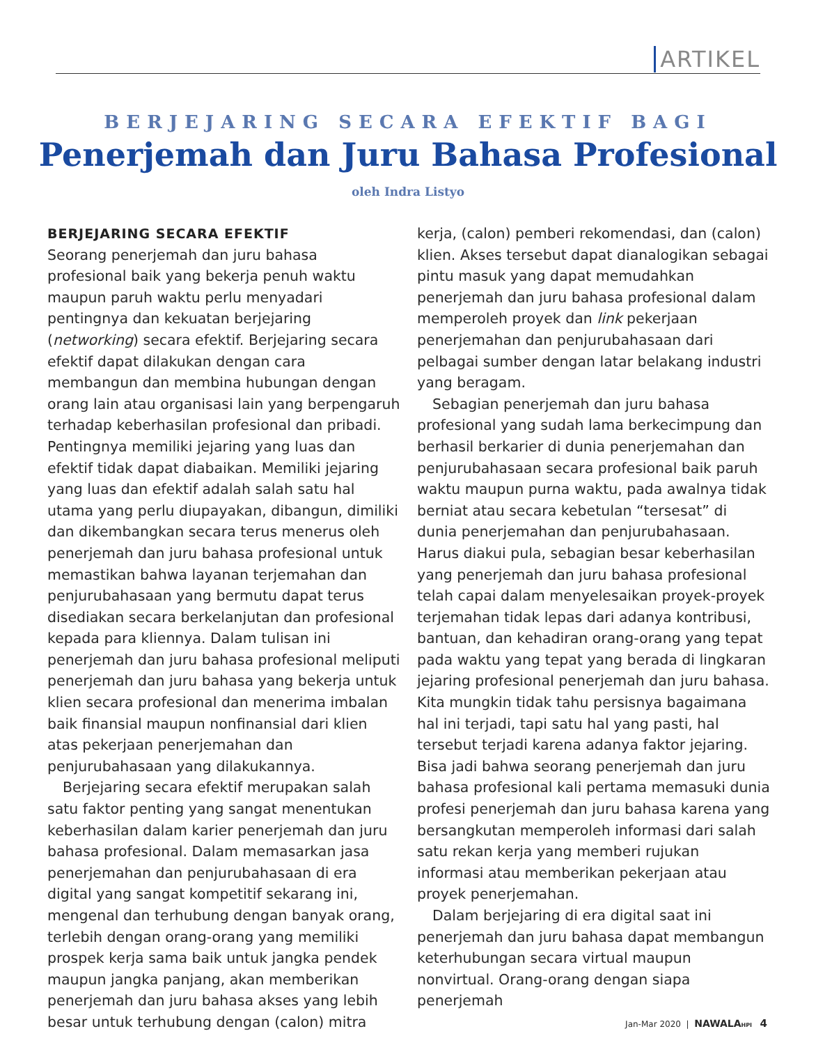ARTIKEL
BERJEJARING SECARA EFEKTIF BAGI
Penerjemah dan Juru Bahasa Profesional
oleh Indra Listyo
BERJEJARING SECARA EFEKTIF
Seorang penerjemah dan juru bahasa profesional baik yang bekerja penuh waktu maupun paruh waktu perlu menyadari pentingnya dan kekuatan berjejaring (networking) secara efektif. Berjejaring secara efektif dapat dilakukan dengan cara membangun dan membina hubungan dengan orang lain atau organisasi lain yang berpengaruh terhadap keberhasilan profesional dan pribadi. Pentingnya memiliki jejaring yang luas dan efektif tidak dapat diabaikan. Memiliki jejaring yang luas dan efektif adalah salah satu hal utama yang perlu diupayakan, dibangun, dimiliki dan dikembangkan secara terus menerus oleh penerjemah dan juru bahasa profesional untuk memastikan bahwa layanan terjemahan dan penjurubahasaan yang bermutu dapat terus disediakan secara berkelanjutan dan profesional kepada para kliennya. Dalam tulisan ini penerjemah dan juru bahasa profesional meliputi penerjemah dan juru bahasa yang bekerja untuk klien secara profesional dan menerima imbalan baik finansial maupun nonfinansial dari klien atas pekerjaan penerjemahan dan penjurubahasaan yang dilakukannya.
Berjejaring secara efektif merupakan salah satu faktor penting yang sangat menentukan keberhasilan dalam karier penerjemah dan juru bahasa profesional. Dalam memasarkan jasa penerjemahan dan penjurubahasaan di era digital yang sangat kompetitif sekarang ini, mengenal dan terhubung dengan banyak orang, terlebih dengan orang-orang yang memiliki prospek kerja sama baik untuk jangka pendek maupun jangka panjang, akan memberikan penerjemah dan juru bahasa akses yang lebih besar untuk terhubung dengan (calon) mitra kerja, (calon) pemberi rekomendasi, dan (calon) klien. Akses tersebut dapat dianalogikan sebagai pintu masuk yang dapat memudahkan penerjemah dan juru bahasa profesional dalam memperoleh proyek dan link pekerjaan penerjemahan dan penjurubahasaan dari pelbagai sumber dengan latar belakang industri yang beragam.
Sebagian penerjemah dan juru bahasa profesional yang sudah lama berkecimpung dan berhasil berkarier di dunia penerjemahan dan penjurubahasaan secara profesional baik paruh waktu maupun purna waktu, pada awalnya tidak berniat atau secara kebetulan “tersesat” di dunia penerjemahan dan penjurubahasaan. Harus diakui pula, sebagian besar keberhasilan yang penerjemah dan juru bahasa profesional telah capai dalam menyelesaikan proyek-proyek terjemahan tidak lepas dari adanya kontribusi, bantuan, dan kehadiran orang-orang yang tepat pada waktu yang tepat yang berada di lingkaran jejaring profesional penerjemah dan juru bahasa. Kita mungkin tidak tahu persisnya bagaimana hal ini terjadi, tapi satu hal yang pasti, hal tersebut terjadi karena adanya faktor jejaring. Bisa jadi bahwa seorang penerjemah dan juru bahasa profesional kali pertama memasuki dunia profesi penerjemah dan juru bahasa karena yang bersangkutan memperoleh informasi dari salah satu rekan kerja yang memberi rujukan informasi atau memberikan pekerjaan atau proyek penerjemahan.
Dalam berjejaring di era digital saat ini penerjemah dan juru bahasa dapat membangun keterhubungan secara virtual maupun nonvirtual. Orang-orang dengan siapa penerjemah
Jan-Mar 2020 | NAWALA HPI 4